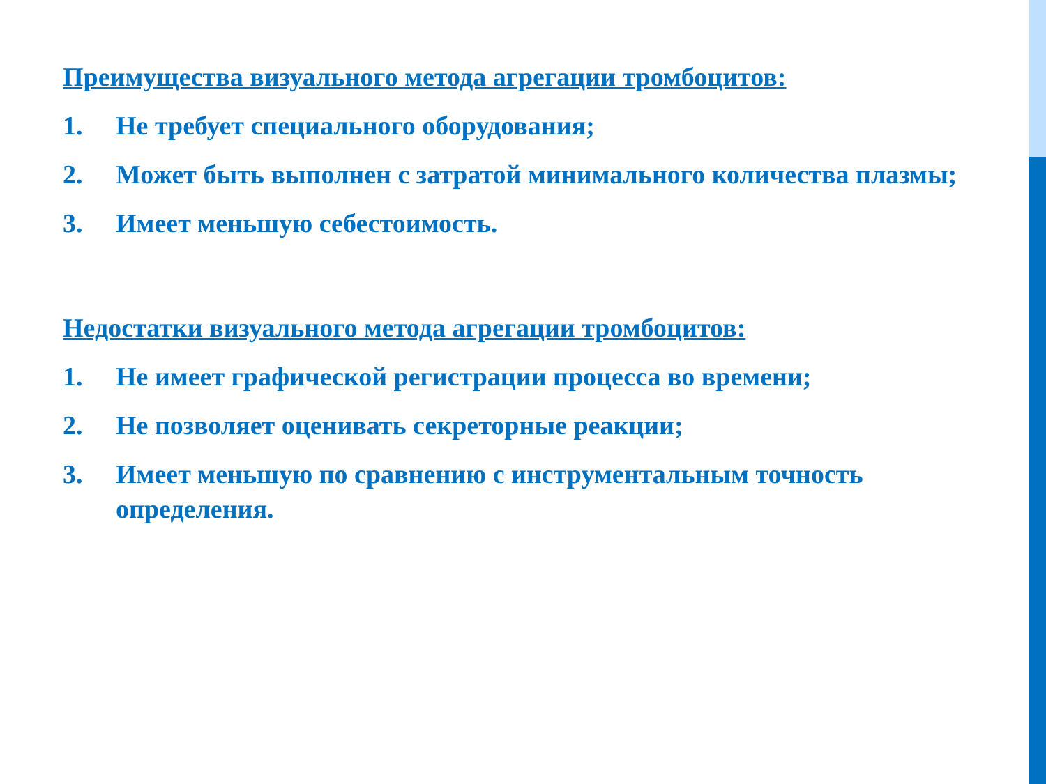Преимущества визуального метода агрегации тромбоцитов:
1. Не требует специального оборудования;
2. Может быть выполнен с затратой минимального количества плазмы;
3. Имеет меньшую себестоимость.
Недостатки визуального метода агрегации тромбоцитов:
1. Не имеет графической регистрации процесса во времени;
2. Не позволяет оценивать секреторные реакции;
3. Имеет меньшую по сравнению с инструментальным точность определения.